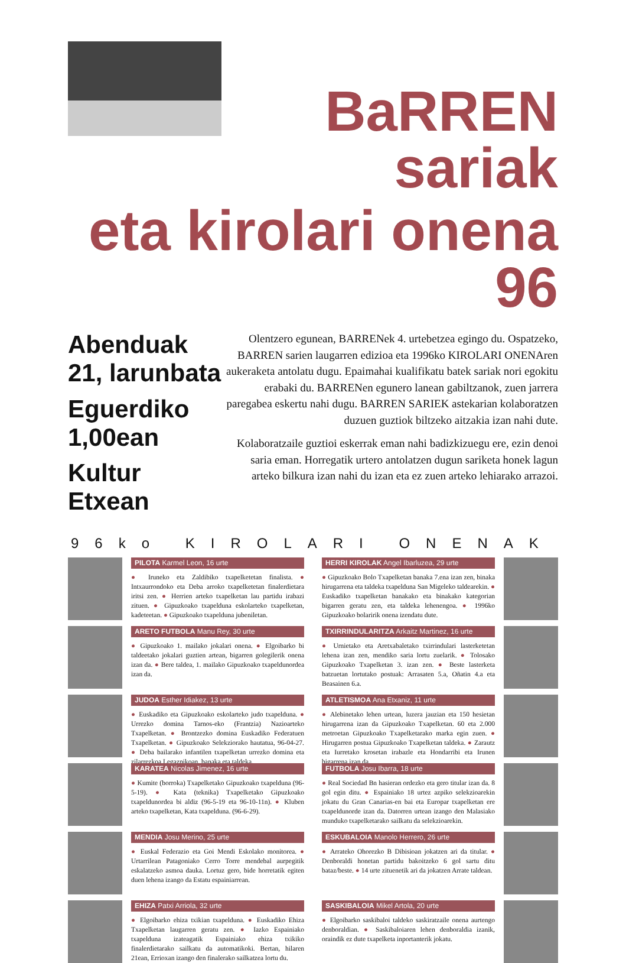BaRREN sariak
eta kirolari onena 96
Abenduak 21, larunbata
Eguerdiko 1,00ean
Kultur Etxean
Olentzero egunean, BARRENek 4. urtebetzea egingo du. Ospatzeko, BARREN sarien laugarren edizioa eta 1996ko KIROLARI ONENAren aukeraketa antolatu dugu. Epaimahai kualifikatu batek sariak nori egokitu erabaki du. BARRENen egunero lanean gabiltzanok, zuen jarrera paregabea eskertu nahi dugu. BARREN SARIEK astekarian kolaboratzen duzuen guztiok biltzeko aitzakia izan nahi dute.
Kolaboratzaile guztioi eskerrak eman nahi badizkizuegu ere, ezin denoi saria eman. Horregatik urtero antolatzen dugun sariketa honek lagun arteko bilkura izan nahi du izan eta ez zuen arteko lehiarako arrazoi.
96ko KIROLARI ONENAK
PILOTA Karmel Leon, 16 urte
● Iruneko eta Zaldibiko txapelketetan finalista. ● Intxaurrondoko eta Deba arroko txapelketetan finalerdietara iritsi zen. ● Herrien arteko txapelketan lau partidu irabazi zituen. ● Gipuzkoako txapelduna eskolarteko txapelketan, kadeteetan. ● Gipuzkoako txapelduna jubeniletan.
HERRI KIROLAK Angel Ibarluzea, 29 urte
● Gipuzkoako Bolo Txapelketan banaka 7.ena izan zen, binaka hirugarrena eta taldeka txapelduna San Migeleko taldearekin. ● Euskadiko txapelketan banakako eta binakako kategorian bigarren geratu zen, eta taldeka lehenengoa. ● 1996ko Gipuzkoako bolaririk onena izendatu dute.
ARETO FUTBOLA Manu Rey, 30 urte
● Gipuzkoako 1. mailako jokalari onena. ● Elgoibarko bi taldeetako jokalari guztien artean, bigarren golegilerik onena izan da. ● Bere taldea, 1. mailako Gipuzkoako txapeldunordea izan da.
TXIRRINDULARITZA Arkaitz Martinez, 16 urte
● Urnietako eta Aretxabaletako txirrindulari lasterketetan lehena izan zen, mendiko saria lortu zuelarik. ● Tolosako Gipuzkoako Txapelketan 3. izan zen. ● Beste lasterketa batzuetan lortutako postuak: Arrasaten 5.a, Oñatin 4.a eta Beasainen 6.a.
JUDOA Esther Idiakez, 13 urte
● Euskadiko eta Gipuzkoako eskolarteko judo txapelduna. ● Urrezko domina Tarnos-eko (Frantzia) Nazioarteko Txapelketan. ● Brontzezko domina Euskadiko Federatuen Txapelketan. ● Gipuzkoako Selekziorako hautatua, 96-04-27. ● Deba bailarako infantilen txapelketan urrezko domina eta zilarrezkoa Legazpikoan, banaka eta taldeka.
ATLETISMOA Ana Etxaniz, 11 urte
● Alebinetako lehen urtean, luzera jauzian eta 150 hesietan hirugarrena izan da Gipuzkoako Txapelketan. 60 eta 2.000 metroetan Gipuzkoako Txapelketarako marka egin zuen. ● Hirugarren postua Gipuzkoako Txapelketan taldeka. ● Zarautz eta Iurretako krosetan irabazle eta Hondarribi eta Irunen bigarrena izan da.
KARATEA Nicolas Jimenez, 16 urte
● Kumite (borroka) Txapelketako Gipuzkoako txapelduna (96-5-19). ● Kata (teknika) Txapelketako Gipuzkoako txapeldunordea bi aldiz (96-5-19 eta 96-10-11n). ● Kluben arteko txapelketan, Kata txapelduna. (96-6-29).
FUTBOLA Josu Ibarra, 18 urte
● Real Sociedad Bn hasieran ordezko eta gero titular izan da. 8 gol egin ditu. ● Espainiako 18 urtez azpiko selekzioarekin jokatu du Gran Canarias-en bai eta Europar txapelketan ere txapeldunorde izan da. Datorren urtean izango den Malasiako munduko txapelketarako sailkatu da selekzioarekin.
MENDIA Josu Merino, 25 urte
● Euskal Federazio eta Goi Mendi Eskolako monitorea. ● Urtarrilean Patagoniako Cerro Torre mendebal aurpegitik eskalatzeko asmoa dauka. Lortuz gero, bide horretatik egiten duen lehena izango da Estatu espainiarrean.
ESKUBALOIA Manolo Herrero, 26 urte
● Arrateko Ohorezko B Dibisioan jokatzen ari da titular. ● Denboraldi honetan partidu bakoitzeko 6 gol sartu ditu bataz/beste. ● 14 urte zituenetik ari da jokatzen Arrate taldean.
EHIZA Patxi Arriola, 32 urte
● Elgoibarko ehiza txikian txapelduna. ● Euskadiko Ehiza Txapelketan laugarren geratu zen. ● Iazko Espainiako txapelduna izateagatik Espainiako ehiza txikiko finalerdietarako sailkatu da automatikoki. Bertan, hilaren 21ean, Errioxan izango den finalerako sailkatzea lortu du.
SASKIBALOIA Mikel Artola, 20 urte
● Elgoibarko saskibaloi taldeko saskiratzaile onena aurtengo denboraldian. ● Saskibaloiaren lehen denboraldia izanik, oraindik ez dute txapelketa inportanterik jokatu.